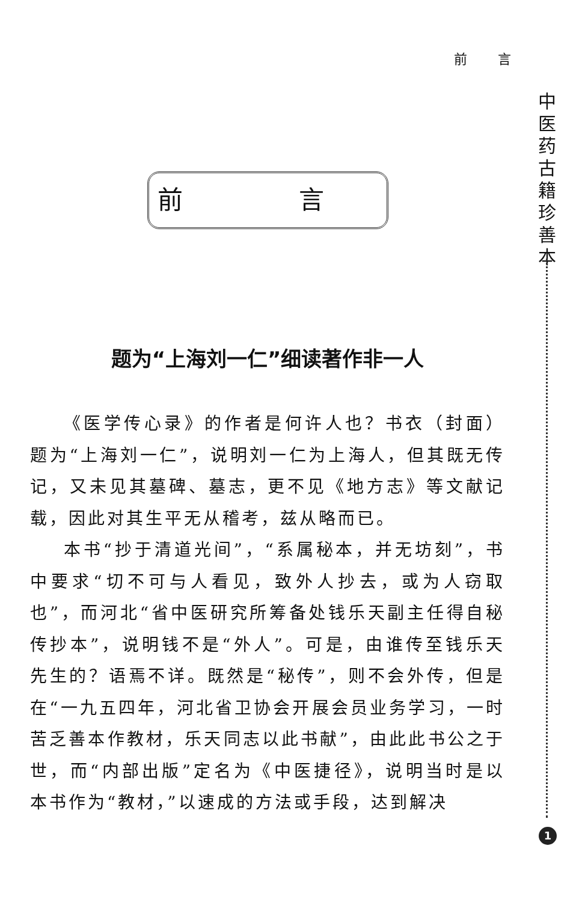前 言
中
医
药
古
籍
珍
善
本
前 言
题为“上海刘一仁”细读著作非一人
《医学传心录》的作者是何许人也？书衣（封面）题为“上海刘一仁”，说明刘一仁为上海人，但其既无传记，又未见其墓碑、墓志，更不见《地方志》等文献记载，因此对其生平无从稽考，兹从略而已。
本书“抄于清道光间”，“系属秘本，并无坊刻”，书中要求“切不可与人看见，致外人抄去，或为人窃取也”，而河北“省中医研究所筹备处钱乐天副主任得自秘传抄本”，说明钱不是“外人”。可是，由谁传至钱乐天先生的？语焉不详。既然是“秘传”，则不会外传，但是在“一九五四年，河北省卫协会开展会员业务学习，一时苦乏善本作教材，乐天同志以此书献”，由此此书公之于世，而“内部出版”定名为《中医捷径》，说明当时是以本书作为“教材，”以速成的方法或手段，达到解决
1